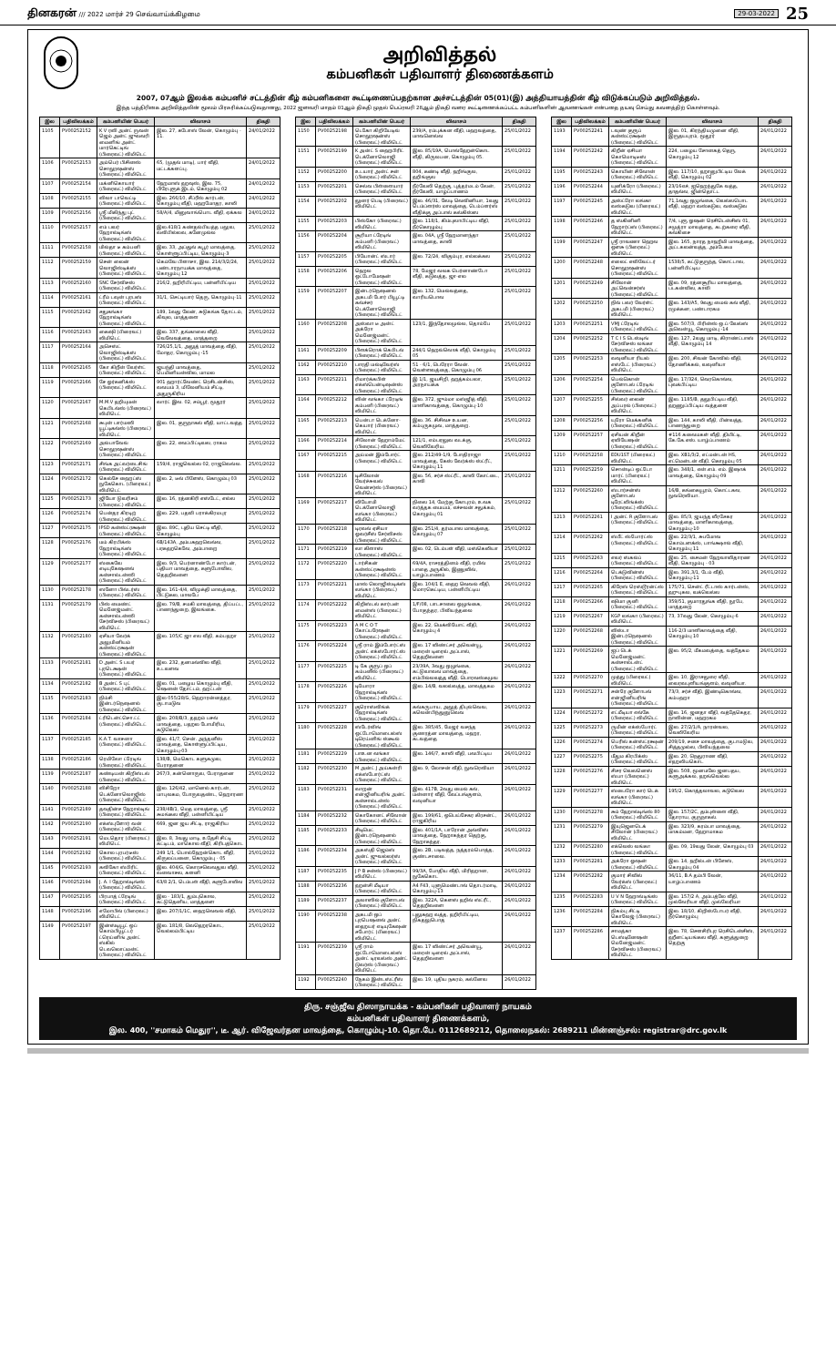தினகரன் /// 2022 மார்ச் 29 செவ்வாய்க்கிழமை
29-03-2022 25
அறிவித்தல்
கம்பனிகள் பதிவாளர் திணைக்களம்
2007, 07ஆம் இலக்க கம்பனிச் சட்டத்தின் கீழ் கம்பனிகளை கூட்டிணைப்பதற்கான அச்சட்டத்தின் 05(01)(இ) அத்தியாயத்தின் கீழ் விடுக்கப்படும் அறிவித்தல்.
இந்த பத்திரிகை அறிவித்தலின் மூலம் பிரசுரிக்கப்படுவதானது, 2022 ஜனவரி மாதம் 01ஆம் திகதி முதல் பெப்ரவரி 28ஆம் திகதி வரை கூட்டிணைக்கப்பட்ட கம்பனிகளின் ஆவணங்கள் என்பதை தயவு செய்து கவனத்திற் கொள்ளவும்.
| இல | பதிவிலக்கம் | கம்பனியின் பெயர் | விலாசம் | திகதி |
| --- | --- | --- | --- | --- |
| 1105 | PV00252152 | K V ரவி அன்ட் ருவன் ஜெம் அன்ட் ஜுவலரி மைனிங் அன்ட் மார்கெட்டிங் (பிரைவட்) லிமிடெட் | இல. 27, கபோஸ் லேன், கொழும்பு - 11. | 24/01/2022 |
| 1106 | PV00252153 | அம்பெர் பிசினஸ் சொலூஷன்ஸ் (பிரைவட்) லிமிடெட் | 65, (முதல் மாடி), பார் வீதி, மட்டக்களப்பு. | 24/01/2022 |
| 1107 | PV00252154 | மக்னிகொயார் (பிரைவட்) லிமிடெட் | ஹேமாஸ் ஹவுஸ், இல. 75, பிரேபுரூக் இடம், கொழும்பு 02 | 24/01/2022 |
| 1108 | PV00252155 | விலா டாவெட்டி (பிரைவட்) லிமிடெட் | இல. 266/10, சீப்ரீஸ் கார்டன், கொழும்பு வீதி, மஹமோதர, காலி | 24/01/2022 |
| 1109 | PV00252156 | ஸ்ரீ மிகிந்து புட் (பிரைவட்) லிமிடெட் | 58/A/4, மினுவாங்பொட வீதி, ஏக்கல | 24/01/2022 |
| 1110 | PV00252157 | எம் பவர் ஹோல்டிங்ஸ் (பிரைவட்) லிமிடெட் | இல.418/1 கண்தல்பியத்த பலுவ, வலிபில்லவ, கனேமுல்ல | 25/01/2022 |
| 1111 | PV00252158 | மில்தா டீ கம்பனி (பிரைவட்) லிமிடெட் | இல. 33, அப்துல் கபூர் மாவத்தை, கொள்ளுப்பிட்டிய, கொழும்பு-3 | 25/01/2022 |
| 1112 | PV00252159 | சென் லைன் லொஜிஸ்டிக்ஸ் (பிரைவட்) லிமிடெட் | கெம்வே பிளாசா, இல. 214/3/2/24, பண்டாரநாயக்க மாவத்தை, கொழும்பு 12 | 25/01/2022 |
| 1113 | PV00252160 | SNC சேர்விசஸ் (பிரைவட்) லிமிடெட் | 216/2, ஹிரிபிட்டிய, பன்னிபிட்டிய | 25/01/2022 |
| 1114 | PV00252161 | ட்ரீம் டவுன் புரபஸ் (பிரைவட்) லிமிடெட் | 31/1, செட்டியார் தெரு, கொழும்பு-11 | 25/01/2022 |
| 1115 | PV00252162 | சதுகங்கா ஹோல்டிங்ஸ் (பிரைவட்) லிமிடெட் | 189, 1வது லேன், சுடுகங்க தோட்டம், கிவுல, மாத்தளை | 25/01/2022 |
| 1116 | PV00252163 | கைஷி (பிரைவட்) லிமிடெட் | இல. 337, தங்காலை வீதி, வெலேவத்தை, மாத்தறை | 25/01/2022 |
| 1117 | PV00252164 | அசெஸ்ட் லொஜிஸ்டிக்ஸ் (பிரைவட்) லிமிடெட் | 726/25,1/1, அலுத் மாவத்தை வீதி, மோதர, கொழும்பு -15 | 25/01/2022 |
| 1118 | PV00252165 | கோ கிறீன் வேர்ள்ட் (பிரைவட்) லிமிடெட் | ஜயந்தி மாவத்தை, பெமினியன்வில, மாமல | 25/01/2022 |
| 1119 | PV00252166 | சே ஓர்கனிக்ஸ் (பிரைவட்) லிமிடெட் | 901 ஹார்ட்லேண்ட் ரெசிடன்சிஸ், வலயம் 3, மிலேனியம் சிட்டி, அதுருகிரிய | 25/01/2022 |
| 1120 | PV00252167 | M.M.V ஹியுமன் கெபிடல்ஸ் (பிரைவட்) லிமிடெட் | வார்ட் இல. 02, சம்பூர், மூதூர் | 25/01/2022 |
| 1121 | PV00252168 | சுபுன் பார்மஸி யூட்டிகல்ஸ் (பிரைவட்) லிமிடெட் | இல. 01, குருநாகல் வீதி, யாட்டவத்த | 25/01/2022 |
| 1122 | PV00252169 | அல்பாவேவ் சொலூஷன்ஸ் (பிரைவட்) லிமிடெட் | இல. 22, எலப்பிட்டிவல, ராகம | 25/01/2022 |
| 1123 | PV00252171 | சிங்க அட்வர்டைசிங் (பிரைவட்) லிமிடெட் | 159/4, ராஜவெல்ல 02, ராஜவெல்ல. | 25/01/2022 |
| 1124 | PV00252172 | கெல்சே ஹைட்ஸ் நுகேகொட (பிரைவட்) லிமிடெட் | இல. 2, டீல் பிளேஸ், கொழும்பு 03 | 25/01/2022 |
| 1125 | PV00252173 | ஜியோ டுவரிசம் (பிரைவட்) லிமிடெட் | இல. 16, ரத்னகிரி எஸ்டேட், எல்ல | 25/01/2022 |
| 1126 | PV00252174 | பென்தர கிரடிற் (பிரைவட்) லிமிடெட் | இல. 229, பதவி பராக்கிரமபுர | 25/01/2022 |
| 1127 | PV00252175 | IPSD கன்ஸ்ட்ரக்ஷன் (பிரைவட்) லிமிடெட் | இல. 89C, புதிய செட்டி வீதி, கொழும்பு | 25/01/2022 |
| 1128 | PV00252176 | மம் கிரபிக்ஸ் ஹோல்டிங்ஸ் (பிரைவட்) லிமிடெட் | 6B/143A, அம்பகஹவெல்ல, பரகஹகெலே, அம்பாறை | 25/01/2022 |
| 1129 | PV00252177 | ஸ்கைவே எடியுகேஷனல் கன்சால்டன்ஸி (பிரைவட்) லிமிடெட் | இல. 9/3, பெர்னாண்டோ கார்டன், பதியா மாவத்தை, களுபோவில, தெஹிவளை | 25/01/2022 |
| 1130 | PV00252178 | ஸனோ பில்டர்ஸ் (பிரைவட்) லிமிடெட் | இல. 161-4/4, விமுக்தி மாவத்தை, பிட்டுகல, மாலபே | 25/01/2022 |
| 1131 | PV00252179 | பிஸ் மைண்ட் மெனேஜ்மன்ட் கன்சால்டன்ஸி சேர்விசஸ் (பிரைவட்) லிமிடெட் | இல. 79/B, சமகி மாவத்தை, திப்பட்ட, பாணந்துறை, இலங்கை. | 25/01/2022 |
| 1132 | PV00252180 | ஏசியா வேர்க் அலுமினியம் கன்ஸ்ட்ரக்ஷன் (பிரைவட்) லிமிடெட் | இல. 105/C ஜா எல வீதி, கம்பஹா | 25/01/2022 |
| 1133 | PV00252181 | D அன்ட் S பயர் புரடெக்ஷன் (பிரைவட்) லிமிடெட் | இல. 232, தனமல்வில வீதி, உடவளவ | 25/01/2022 |
| 1134 | PV00252182 | B அன்ட் S புட் (பிரைவட்) லிமிடெட் | இல. 01, பழைய கொழும்பு வீதி, ஷெனன் தோட்டம், ஹட்டன் | 25/01/2022 |
| 1135 | PV00252183 | நிம்சி இன்டர்நெஷனல் (பிரைவட்) லிமிடெட் | இல 055/28/G, ஹொரன்னத்தர, குடாமடுவ | 25/01/2022 |
| 1136 | PV00252184 | ட்ரிடென்ட்சொ.ட்ட் (பிரைவட்) லிமிடெட் | இல. 208/B/3, தஹம் பசல் மாவத்தை, பஹல போமிரிய, கடுவெல | 25/01/2022 |
| 1137 | PV00252185 | K.A.T. வாசனா (பிரைவட்) லிமிடெட் | இல. 41/7, சென். அந்தனீஸ் மாவத்தை, கொள்ளுப்பிட்டிய, கொழும்பு-03 | 25/01/2022 |
| 1138 | PV00252186 | ரெமிலோ ட்ரேடிங் (பிரைவட்) லிமிடெட் | 138/B, மெகொட களுகமுவ, பேராதனை | 25/01/2022 |
| 1139 | PV00252187 | கண்டியன் கிறிஸ்டல் (பிரைவட்) லிமிடெட் | 267/3, கன்னொருவ, பேராதனை | 25/01/2022 |
| 1140 | PV00252188 | விசிறோ டெக்னோலொஜிஸ் (பிரைவட்) லிமிடெட் | இல. 126/42, மானெல் கார்டன், மாபுலகம, போருவதண்ட, ஹொரண | 25/01/2022 |
| 1141 | PV00252189 | தவதின்ச ஹோல்டிங் (பிரைவட்) லிமிடெட் | 238/4B/1, மெத மாவத்தை, ஸ்ரீ சுமங்கல வீதி, பன்னிபிட்டிய | 25/01/2022 |
| 1142 | PV00252190 | எக்ஸ்புளோர் வன் (பிரைவட்) லிமிடெட் | 669, ஜன ஜய சிட்டி, ராஜகிரிய | 25/01/2022 |
| 1143 | PV00252191 | மெடதொர (பிரைவட்) லிமிடெட் | இல. 8, 3வது மாடி, உதேசி சிட்டி கட்டிடம், மாகொல வீதி, கிரிபத்கொட | 25/01/2022 |
| 1144 | PV00252192 | கொல புரபர்டீஸ் (பிரைவட்) லிமிடெட் | 249 1/1, பொல்ஹேன்கொட வீதி, கிருலப்பனை, கொழும்பு - 05 | 25/01/2022 |
| 1145 | PV00252193 | கலிகோ ஸ்பிரிட் (பிரைவட்) லிமிடெட் | இல. 404/G, கொரசவெலதுவ வீதி, வனவாசல, களனி | 25/01/2022 |
| 1146 | PV00252194 | J. A. I ஹோல்டிங்ஸ் (பிரைவட்) லிமிடெட் | 63/8 2/1, டெம்பள் வீதி, களுபோவில | 25/01/2022 |
| 1147 | PV00252195 | பிரபாத் ட்ரேடிங் (பிரைவட்) லிமிடெட் | இல - 183/1, தும்புகொல, கட்டுதெனிய, மாத்தளை | 25/01/2022 |
| 1148 | PV00252196 | எமோபில் (பிரைவட்) லிமிடெட் | இல. 207/1/1C, ஹைலெவல் வீதி, | 25/01/2022 |
| 1149 | PV00252197 | இன்ஸ்டியூட் ஒப் கொம்பியூட்டர் ட்ரெய்னிங் அன்ட் ஸ்கில் டெவலொப்மன்ட் (பிரைவட்) லிமிடெட் | இல. 181/8, வெஹெரகொட, வெல்லம்பிட்டிய | 25/01/2022 |
| இல | பதிவிலக்கம் | கம்பனியின் பெயர் | விலாசம் | திகதி |
| --- | --- | --- | --- | --- |
| 1150 | PV00252198 | டெகோ கிறியேடிவ் சொலூஷன்ஸ் (பிரைவட்) லிமிடெட் | 239/A, ரம்புக்கன வீதி, மஹவத்தை, மாவனெல்ல | 25/01/2022 |
| 1151 | PV00252199 | K அன்ட் S ஹைபிரிட் டெக்னோலொஜி (பிரைவட்) லிமிடெட் | இல. 85/19A, பொல்ஹேன்கொட வீதி, கிருலபன, கொழும்பு 05. | 25/01/2022 |
| 1152 | PV00252200 | உடயார் அன்ட் சன் (பிரைவட்) லிமிடெட் | 804, கண்டி வீதி, ஹிங்குல, ஹிங்குல | 25/01/2022 |
| 1153 | PV00252201 | செல்வ பிள்ளையார் (பிரைவட்) லிமிடெட் | நீர்வேலி தெற்கு, புத்தர்மடம் லேன், நீர்வேலி, யாழ்ப்பாணம் | 25/01/2022 |
| 1154 | PV00252202 | லுனர் பெடி (பிரைவட்) லிமிடெட் | இல. 46/31, லேடி லெவினியா, 1வது டெம்ப்ளர்ஸ் மாவத்தை, டெம்ப்ளர்ஸ் வீதிக்கு அப்பால் கல்கிஸ்ஸ | 25/01/2022 |
| 1155 | PV00252203 | பிஸ்கோ (பிரைவட்) லிமிடெட் | இல. 118/1, கிம்புலாபிட்டிய வீதி, நீர்கொழும்பு | 25/01/2022 |
| 1156 | PV00252204 | சூரியா ட்ரேடிங் கம்பனி (பிரைவட்) லிமிடெட் | இல. 04A, ஸ்ரீ ஹேமானந்தா மாவத்தை, காலி | 25/01/2022 |
| 1157 | PV00252205 | பியோன்ட் ஸ்டார் (பிரைவட்) லிமிடெட் | இல. 72/24, விகும்புர, எல்லக்கல | 25/01/2022 |
| 1158 | PV00252206 | ஹெல ஒட்டோமேஷன் (பிரைவட்) லிமிடெட் | 78, மேஜர் லலக பெர்னாண்டோ வீதி, கடுவத்த, ஜா-எல | 25/01/2022 |
| 1159 | PV00252207 | இன்டர்நெஷனல் அகடமி போர் பியூட்டி கல்ச்சர் டெக்னோலொஜி (பிரைவட்) லிமிடெட் | இல. 132, மெல்வத்தை, வாரியபொல | 25/01/2022 |
| 1160 | PV00252208 | அஸ்வா டீ அன்ட் அக்ரோ மெனேஜ்மன்ட் (பிரைவட்) லிமிடெட் | 123/1, இந்தோலமுல்ல, தொம்பே | 25/01/2022 |
| 1161 | PV00252209 | பிளக்ரொக் கெபிடல் (பிரைவட்) லிமிடெட் | 244/1 ஹெவ்லொக் வீதி, கொழும்பு 05 | 25/01/2022 |
| 1162 | PV00252210 | பாரதி மல்டிவேர்ஸ் (பிரைவட்) லிமிடெட் | 51 - 6/1, பெரேரா லேன். வெள்ளவத்தை, கொழும்பு 06 | 25/01/2022 |
| 1163 | PV00252211 | ரிமார்க்கபிள் எக்ஸ்பென்டிஷன்ஸ் (பிரைவட்) லிமிடெட் | இ 1/1, ஜயசிறி, ஹத்கம்பலா, அரநாயக்க | 25/01/2022 |
| 1164 | PV00252212 | வின் லங்கா ட்ரேடிங் கம்பனி (பிரைவட்) லிமிடெட் | இல. 372, ஜும்மா மஸ்ஜித் வீதி, மாளிகாவத்தை, கொழும்பு-10 | 25/01/2022 |
| 1165 | PV00252213 | பென்டா டெக்னோ-கெயார் (பிரைவட்) லிமிடெட் | இல. 36. சிசிலச உயன, கம்புருகமுவ, மாத்தறை. | 25/01/2022 |
| 1166 | PV00252214 | சிலோன் ஹோம்மேட் (பிரைவட்) லிமிடெட் | 121/1, எம்பரலுவ வடக்கு, வெலிவேரிய. | 25/01/2022 |
| 1167 | PV00252215 | அய்மன் இம்போர்ட் (பிரைவட்) லிமிடெட் | இல. 212/49-1/9, போதிராஜா மாவத்தை, கேஸ் வேர்க்ஸ் ஸ்ட்ரீட், கொழும்பு 11 | 25/01/2022 |
| 1168 | PV00252216 | டிசிலோன் வேர்ச்சுவல் வென்சர்ஸ் (பிரைவட்) லிமிடெட் | இல. 56, சர்ச் ஸ்ட்ரீட், காலி கோட்டை, காலி | 25/01/2022 |
| 1169 | PV00252217 | லியோமி டெக்னோலொஜி லங்கா (பிரைவட்) லிமிடெட் | நிலை 14, மேற்கு கோபுரம், உலக வர்த்தக மையம், எச்சலன் சதுக்கம், கொழும்பு 01 | 25/01/2022 |
| 1170 | PV00252218 | டிரவல் ஏசியா ஓவர்சீஸ் சேர்விசஸ் (பிரைவட்) லிமிடெட் | இல. 251/4, தர்மபால மாவத்தை, கொழும்பு 07 | 25/01/2022 |
| 1171 | PV00252219 | லா கிளாஸ் (பிரைவட்) லிமிடெட் | இல. 02, டெம்பள் வீதி, மஸ்கெலியா | 25/01/2022 |
| 1172 | PV00252220 | டார்சிகன் கன்ஸ்ட்ரக்ஷன்ஸ் (பிரைவட்) லிமிடெட் | 69/4A, ராசரத்தினம் வீதி, ரயில் பாதை அருகில், இணுவில், யாழ்ப்பாணம் | 25/01/2022 |
| 1173 | PV00252221 | மாஸ் லொஜிஸ்டிக்ஸ் லங்கா (பிரைவட்) லிமிடெட் | இல. 104/1 E, ஹை லெவல் வீதி, மொரகெட்டிய, பன்னிபிட்டிய | 26/01/2022 |
| 1174 | PV00252222 | கிறிஸ்டல் கார்பன் மைன்ஸ் (பிரைவட்) லிமிடெட் | 1/F/08, பாடசாலை ஒழுங்கை, போகுந்தர, பிலியந்தலை | 26/01/2022 |
| 1175 | PV00252223 | A M C O T கோப்பரேஷன் (பிரைவட்) லிமிடெட் | இல. 22, மெக்லியோட் வீதி, கொழும்பு 4 | 26/01/2022 |
| 1176 | PV00252224 | ஸ்ரீ ராம் இம்போர்ட்ஸ் அன்ட் எக்ஸ்போர்ட்ஸ் (பிரைவட்) லிமிடெட் | இல. 17 விண்ட்சர் அவென்யூ, மரைன் டிரைவ் அப்பால், தெஹிவளை | 26/01/2022 |
| 1177 | PV00252225 | டி கே குரூப் ஒப் கம்பனீஸ் (பிரைவட்) லிமிடெட் | 23/39A, 3வது ஒழுங்கை, கட்டுவாவல மாவத்தை, எம்பில்லவத்த வீதி, பொரலஸ்கமுவ | 26/01/2022 |
| 1178 | PV00252226 | டியோரா ஹோல்டிங்ஸ் (பிரைவட்) லிமிடெட் | இல. 14/B, வலவ்வத்த, மாவத்தகம | 26/01/2022 |
| 1179 | PV00252227 | குரொஸ்லிங்க் ஹோல்டிங்ஸ் (பிரைவட்) லிமிடெட் | கல்கருபாய, அலுத் திபுல்வெவ, கலென்பிந்துனுவெவ | 26/01/2022 |
| 1180 | PV00252228 | ஸ்டேர்லிங் ஒட்டோமொபைல்ஸ் டிரெய்னிங் ஸ்கூல் (பிரைவட்) லிமிடெட் | இல. 385/45, மேஜர் வசந்த குணரத்ன மாவத்தை, மஹர, கடவத்தை | 26/01/2022 |
| 1181 | PV00252229 | பாஉன லங்கா (பிரைவட்) லிமிடெட் | இல. 146/7, காலி வீதி, பலபிட்டிய | 26/01/2022 |
| 1182 | PV00252230 | M அன்ட் J அய்கன்ரி எக்ஸ்போர்ட்ஸ் (பிரைவட்) லிமிடெட் | இல. 9, லோசன் வீதி, நுவரெலியா | 26/01/2022 |
| 1183 | PV00252231 | வாறன் என்ஜினியரிங் அன்ட் கன்சால்டன்ஸ் (பிரைவட்) லிமிடெட் | இல. 417B, 2வது மைல் கல், மன்னார் வீதி, வேப்பங்குளம், வவுனியா | 26/01/2022 |
| 1184 | PV00252232 | கொகோனட் சிலோன் (பிரைவட்) லிமிடெட் | இல. 199/61, ஒபெய்சேகர கிரசன்ட், ராஜகிரிய | 26/01/2022 |
| 1185 | PV00252233 | சிடிமெட் இன்டர்நெஷனல் (பிரைவட்) லிமிடெட் | இல. 401/1A, பாரோன் அல்விஸ் மாவத்தை, ஹோகந்தர தெற்கு, ஹோகந்தர. | 26/01/2022 |
| 1186 | PV00252234 | அகஸ்தி ஜெம்ஸ் அன்ட் ஜுவல்லர்ஸ் (பிரைவட்) லிமிடெட் | இல. 2B, படிவத்த, நத்தரம்பொத்த, குண்டசாலை. | 26/01/2022 |
| 1187 | PV00252235 | J P B சன்ஸ் (பிரைவட்) லிமிடெட் | 99/3A, போதிய வீதி, மிரிஹான, நுகேகொட | 26/01/2022 |
| 1188 | PV00252236 | ஹன்சி மீடியா (பிரைவட்) லிமிடெட் | A4 F43, புளுமெண்டால் தொடர்மாடி, கொழும்பு-13 | 26/01/2022 |
| 1189 | PV00252237 | அலாஸில் குளோபல் (பிரைவட்) லிமிடெட் | இல. 322A, கெளஸ் ஹில் ஸ்ட்ரீட், தெஹிவளை | 26/01/2022 |
| 1190 | PV00252238 | அகடமி ஒப் புரபெஷனல் அன்ட் ஹையர் எடியுகேஷன் சபோர்ட் (பிரைவட்) லிமிடெட் | புலுகஹ வத்த, ஹிரிபிட்டிய, நிகதலுபொத | 26/01/2022 |
| 1191 | PV00252239 | ஸ்ரீ ராம் ஒட்டோமொபைல்ஸ் அன்ட் டிரவல்ஸ் அன்ட் டுவர்ஸ் (பிரைவட்) லிமிடெட் | இல. 17 விண்ட்சர் அவென்யூ, மரைன் டிரைவ் அப்பால், தெஹிவளை | 26/01/2022 |
| 1192 | PV00252240 | நேகம் இன்டஸ்ட்ரீஸ் (பிரைவட்) லிமிடெட் | இல. 19, புதிய நகரம், கல்னேவ | 26/01/2022 |
| இல | பதிவிலக்கம் | கம்பனியின் பெயர் | விலாசம் | திகதி |
| --- | --- | --- | --- | --- |
| 1193 | PV00252241 | டவுண் குரூப் கன்ஸ்ட்ரக்ஷன் (பிரைவட்) லிமிடெட் | இல. 01, கிரந்தியமுனை வீதி, இருதயபுரம், மூதூர் | 26/01/2022 |
| 1194 | PV00252242 | கிறீன் ஏசியா கொமொடிடீஸ் (பிரைவட்) லிமிடெட் | 224, பழைய சோனகத் தெரு, கொழும்பு 12 | 26/01/2022 |
| 1195 | PV00252243 | கொயின் சிலோன் (பிரைவட்) லிமிடெட் | இல. 117/10, ஹானுபிட்டிய லேக் வீதி, கொழும்பு 02 | 26/01/2022 |
| 1196 | PV00252244 | யுனிக்ரோ (பிரைவட்) லிமிடெட் | 23/16எச், ஐஹெந்துகே வத்த, தாதல்ல, ஜின்தொட்ட | 26/01/2022 |
| 1197 | PV00252245 | அஸ்ட்ரோ லங்கா வஸ்கடுவ (பிரைவட்) லிமிடெட் | 71,1வது ஒழுங்கை, வெல்லபொட வீதி, மஹா வஸ்கடுவ, வஸ்கடுவ | 26/01/2022 |
| 1198 | PV00252246 | த ஸ்கினினி ஹோர்ப்ஸ் (பிரைவட்) லிமிடெட் | 7/4, புரூ ஓஷன் ரெசிடென்சிஸ் 01, சமுத்ரா மாவத்தை, கடற்கரை வீதி, கல்கிசை | 26/01/2022 |
| 1199 | PV00252247 | ஸ்ரீ ராவணா ஹெல ஔசு (பிரைவட்) லிமிடெட் | இல. 165, நாரத நாஹிமி மாவத்தை, அட்டகலன்வத்த, அம்பேகம | 26/01/2022 |
| 1200 | PV00252248 | எலைட் எலிவேட்டர் சொலூஷன்ஸ் (பிரைவட்) லிமிடெட் | 1538/5, கட்டுகுருந்த, கொட்டாவ, பன்னிபிட்டிய | 26/01/2022 |
| 1201 | PV00252249 | சிலோன் அட்வென்சர்ஸ் (பிரைவட்) லிமிடெட் | இல. 09, ரத்னசூரிய மாவத்தை, படகன்வில, காலி | 26/01/2022 |
| 1202 | PV00252250 | நிவ் பவர் வேர்ள்ட் அகடமி (பிரைவட்) லிமிடெட் | இல. 143/A5, 9வது மைல் கல் வீதி, ரமுக்கன, பண்டாரகம | 26/01/2022 |
| 1203 | PV00252251 | VMJ ட்ரேடிங் (பிரைவட்) லிமிடெட் | இல. 507/3, பிரின்ஸ் ஒ.ப் வேல்ஸ் அவென்யூ, கொழும்பு -14 | 26/01/2022 |
| 1204 | PV00252252 | T C I S டெஸ்டிங் சேர்விசஸ் லங்கா (பிரைவட்) லிமிடெட் | இல. 127, 2வது மாடி, கிராண்ட்பாஸ் வீதி, கொழும்பு 14 | 26/01/2022 |
| 1205 | PV00252253 | வவுனியா ரியல் எஸ்டேட் (பிரைவட்) லிமிடெட் | இல. 200, சிவன் கோவில் வீதி, தோணிக்கல், வவுனியா | 26/01/2022 |
| 1206 | PV00252254 | பெல்கொன் குளோபல் ட்ரேடிங் (பிரைவட்) லிமிடெட் | இல. 17/324, வெரகொல்ல, புவக்பிட்டிய | 26/01/2022 |
| 1207 | PV00252255 | சில்வர் லைன் அப்பரல் (பிரைவட்) லிமிடெட் | இல. 1185/B, தலுபிட்டிய வீதி, ஹணுப்பிட்டிய வத்தளை | 26/01/2022 |
| 1208 | PV00252256 | யுரோ மெக்கனிக் (பிரைவட்) லிமிடெட் | இல. 144, காலி வீதி, பின்வத்த, பாணந்துறை | 26/01/2022 |
| 1209 | PV00252257 | ஏசியன் கிறீன் ஏவியேஷன் (பிரைவட்) லிமிடெட் | #116 கலைமகள் வீதி, தியிட்டி, கே.கே.எஸ். யாழ்ப்பாணம் | 26/01/2022 |
| 1210 | PV00252258 | EDU1ST (பிரைவட்) லிமிடெட் | இல. XB1/3/2, எட்மன்டன் HS, எட்மென்டன் வீதி, கொழும்பு 05 | 26/01/2022 |
| 1211 | PV00252259 | சொன்டிப் ஒட்டோ மார்ட் (பிரைவட்) லிமிடெட் | இல. 348/1, என்.எம். எம். இஷாக் மாவத்தை, கொழும்பு-09 | 26/01/2022 |
| 1212 | PV00252260 | ஸ்டார்சன்ஸ் குளோபல் டிரேட்லிங்க்ஸ் (பிரைவட்) லிமிடெட் | 16/B, கங்கையூரம், கொட்டகல, நுவரெலியா. | 26/01/2022 |
| 1213 | PV00252261 | I அன்ட் R குளோபல் (பிரைவட்) லிமிடெட் | இல. 85/3, ஜயந்த வீரசேகர மாவத்தை, மாளிகாவத்தை, கொழும்பு-10 | 26/01/2022 |
| 1214 | PV00252262 | ஸ்பீட் ஸ்போர்ட்ஸ் (பிரைவட்) லிமிடெட் | இல. 22/3/1, சுபமோவ கொம்பளக்ஸ், பாங்க்ஷால் வீதி, கொழும்பு 11 | 26/01/2022 |
| 1215 | PV00252263 | எவர் ஸ்கல்ப் (பிரைவட்) லிமிடெட் | இல. 25, சைமன் ஹேவாவிதாரண வீதி, கொழும்பு - 03 | 26/01/2022 |
| 1216 | PV00252264 | டெக்டுவின்ஸ் (பிரைவட்) லிமிடெட் | இல. 391,3/1, டேம் வீதி, கொழும்பு-11 | 26/01/2022 |
| 1217 | PV00252265 | கிரேஸ் ரெஸ்டூரன்ட்ஸ் (பிரைவட்) லிமிடெட் | 175/71, சென்ட் ரீட்டாஸ் கார்டன்ஸ், ஹுபுகல, வக்வெல்ல | 26/01/2022 |
| 1218 | PV00252266 | ஷிமா குனி (பிரைவட்) லிமிடெட் | 359/51, குமாரதுங்க வீதி, நூபே, மாத்தறை | 26/01/2022 |
| 1219 | PV00252267 | KGP லங்கா (பிரைவட்) லிமிடெட் | 73, 37வது லேன், கொழும்பு-6 | 26/01/2022 |
| 1220 | PV00252268 | விஸ்டா இன்டர்நெஷனல் (பிரைவட்) லிமிடெட் | 116-2/3 மாளிகாவத்தை வீதி, கொழும்பு 10 | 26/01/2022 |
| 1221 | PV00252269 | ஐப் டெக் மெனேஜ்மன்ட் கன்சால்டன்ட் (பிரைவட்) லிமிடெட் | இல. 95/2, மீகமவத்தை, வத்தேகம | 26/01/2022 |
| 1222 | PV00252270 | முத்து (பிரைவட்) லிமிடெட் | இல. 10, இராசதுரை வீதி, வைரவபுளியங்குளம், வவுனியா. | 26/01/2022 |
| 1223 | PV00252271 | சன்ரே குளோபல் என்ஜினியரிங் (பிரைவட்) லிமிடெட் | 73/3, சர்ச் வீதி, இண்டிகொல்ல, கம்பஹா | 26/01/2022 |
| 1224 | PV00252272 | எட்மீடியா எல்கே (பிரைவட்) லிமிடெட் | இல. 16, ஜனதா வீதி, வத்தேகெதர, நாவின்ன, மஹரகம | 26/01/2022 |
| 1225 | PV00252273 | ருமின் எக்ஸ்போர்ட் (பிரைவட்) லிமிடெட் | இல. 27/2/1/A, நாரன்வல, வெலிவேரிய | 26/01/2022 |
| 1226 | PV00252274 | பெரில் கன்ஸ்ட்ரக்ஷன் (பிரைவட்) லிமிடெட் | 209/19, சனச மாவத்தை, குடாமடுவ, சித்தமுல்ல, பிலியந்தலை | 26/01/2022 |
| 1227 | PV00252275 | மீதும கிரபிக்ஸ் (பிரைவட்) லிமிடெட் | இல. 20, நெதுராண வீதி, எஹலியகொட | 26/01/2022 |
| 1228 | PV00252276 | சிசர வெலனெஸ் ஸ்பா (பிரைவட்) லிமிடெட் | இல. 508, மூனமலே ஜனபதய, களுஅக்கல, ஹங்வெல்ல | 26/01/2022 |
| 1229 | PV00252277 | ஸ்பைரோ கார் டெக் லங்கா (பிரைவட்) லிமிடெட் | 195/2, கொத்தலாவல, கடுவெல | 26/01/2022 |
| 1230 | PV00252278 | சும் ஹோல்டிங்ஸ் 80 (பிரைவட்) லிமிடெட் | இல. 157/2C, தம்புள்ளை வீதி, தோராய, குருநாகல். | 26/01/2022 |
| 1231 | PV00252279 | இயுஜெனடெக் சிலோன் (பிரைவட்) லிமிடெட் | இல. 323/9, கரம்பா மாவத்தை, மாகம்மன, ஹோமாகம | 26/01/2022 |
| 1232 | PV00252280 | எக்லெஸ் லங்கா (பிரைவட்) லிமிடெட் | இல. 09, 19வது லேன், கொழும்பு 03 | 26/01/2022 |
| 1233 | PV00252281 | அக்ரோ ஓஷன் (பிரைவட்) லிமிடெட் | இல. 14, ஹில்டன் பிளேஸ், கொழும்பு 04 | 26/01/2022 |
| 1234 | PV00252282 | குமார் சிவில் வேர்க்ஸ் (பிரைவட்) லிமிடெட் | 36/11, B.A தம்பி லேன், யாழ்ப்பாணம் | 26/01/2022 |
| 1235 | PV00252283 | U V N ஹோல்டிங்ஸ் (பிரைவட்) லிமிடெட் | இல. 157/2 A, அம்பத்லே வீதி, முல்லேரியா வீதி, முல்லேரியா | 26/01/2022 |
| 1236 | PV00252284 | நிகம்பு சிட்டி கொலேஜ் (பிரைவட்) லிமிடெட் | இல. 18/10, கிறிஸ்டோபர் வீதி, நீர்கொழும்பு | 26/01/2022 |
| 1237 | PV00252286 | சாமத்கா டெஸ்டினேஷன் மெனேஜ்மன்ட் சேர்விசஸ் (பிரைவட்) லிமிடெட் | இல. 78, சௌசிரிபுர ரெசிடென்சிஸ், ஹீனட்டியங்கல வீதி, களுத்துறை தெற்கு | 26/01/2022 |
திரு. சஞ்ஜீவ திஸாநாயக்க - கம்பனிகள் பதிவாளர் நாயகம்
கம்பனிகள் பதிவாளர் திணைக்களம்,
இல. 400, ''சமாகம் மெதுர'', டீ. ஆர். விஜேவர்தன மாவத்தை, கொழும்பு-10. தொ.பே. 0112689212, தொலைநகல்: 2689211 மின்னஞ்சல்: registrar@drc.gov.lk